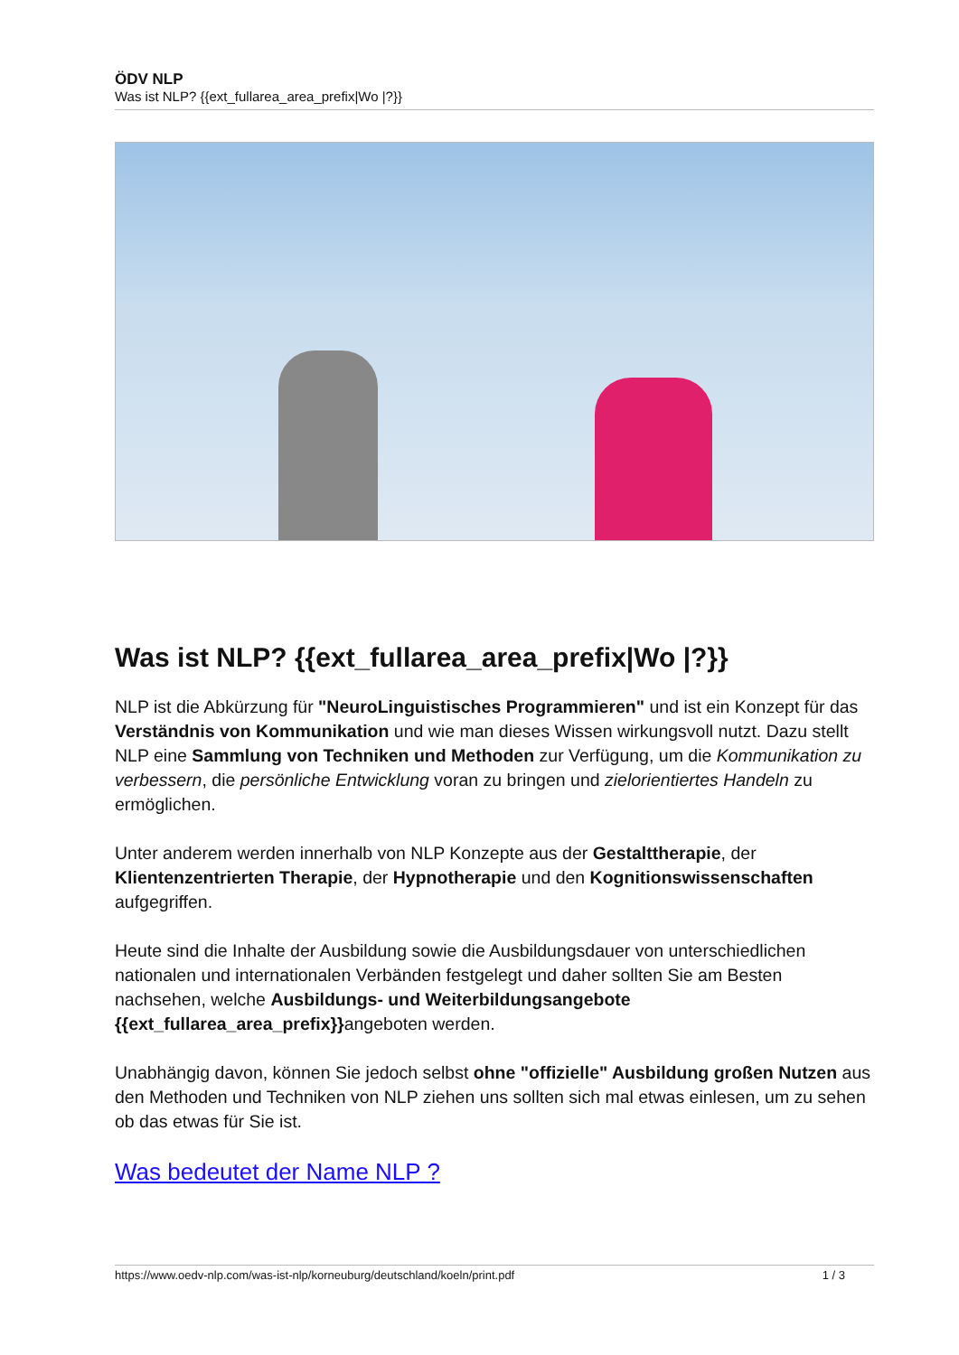ÖDV NLP
Was ist NLP? {{ext_fullarea_area_prefix|Wo |?}}
Was ist NLP? {{ext_fullarea_area_prefix|Wo |?}}
NLP ist die Abkürzung für "NeuroLinguistisches Programmieren" und ist ein Konzept für das Verständnis von Kommunikation und wie man dieses Wissen wirkungsvoll nutzt. Dazu stellt NLP eine Sammlung von Techniken und Methoden zur Verfügung, um die Kommunikation zu verbessern, die persönliche Entwicklung voran zu bringen und zielorientiertes Handeln zu ermöglichen.
Unter anderem werden innerhalb von NLP Konzepte aus der Gestalttherapie, der Klientenzentrierten Therapie, der Hypnotherapie und den Kognitionswissenschaften aufgegriffen.
Heute sind die Inhalte der Ausbildung sowie die Ausbildungsdauer von unterschiedlichen nationalen und internationalen Verbänden festgelegt und daher sollten Sie am Besten nachsehen, welche Ausbildungs- und Weiterbildungsangebote {{ext_fullarea_area_prefix}}angeboten werden.
Unabhängig davon, können Sie jedoch selbst ohne "offizielle" Ausbildung großen Nutzen aus den Methoden und Techniken von NLP ziehen uns sollten sich mal etwas einlesen, um zu sehen ob das etwas für Sie ist.
Was bedeutet der Name NLP ?
https://www.oedv-nlp.com/was-ist-nlp/korneuburg/deutschland/koeln/print.pdf 1 / 3